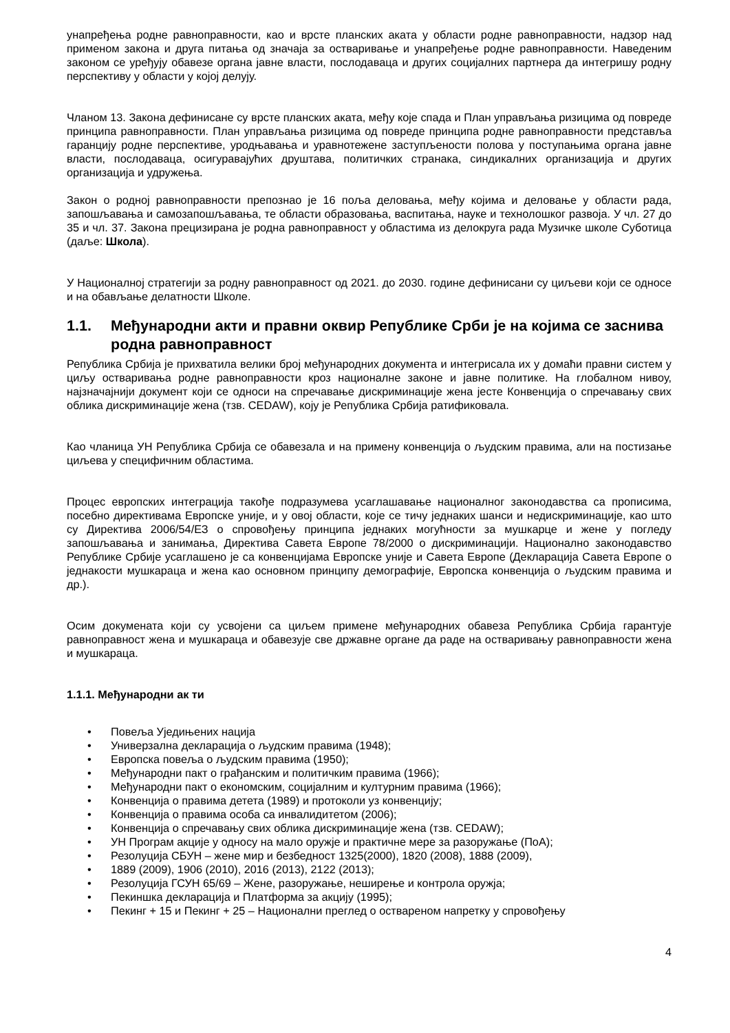унапређења родне равноправности, као и врсте планских аката у области родне равноправности, надзор над применом закона и друга питања од значаја за остваривање и унапређење родне равноправности. Наведеним законом се уређују обавезе органа јавне власти, послодаваца и других социјалних партнера да интегришу родну перспективу у области у којој делују.
Чланом 13. Закона дефинисане су врсте планских аката, међу које спада и План управљања ризицима од повреде принципа равноправности. План управљања ризицима од повреде принципа родне равноправности представља гаранцију родне перспективе, уродњавања и уравнотежене заступљености полова у поступањима органа јавне власти, послодаваца, осигуравајућих друштава, политичких странака, синдикалних организација и других организација и удружења.
Закон о родној равноправности препознао је 16 поља деловања, међу којима и деловање у области рада, запошљавања и самозапошљавања, те области образовања, васпитања, науке и технолошког развоја. У чл. 27 до 35 и чл. 37. Закона прецизирана је родна равноправност у областима из делокруга рада Музичке школе Суботица (даље: Школа).
У Националној стратегији за родну равноправност од 2021. до 2030. године дефинисани су циљеви који се односе и на обављање делатности Школе.
1.1. Међународни акти и правни оквир Републике Срби је на којима се заснива родна равноправност
Република Србија је прихватила велики број међународних документа и интегрисала их у домаћи правни систем у циљу остваривања родне равноправности кроз националне законе и јавне политике. На глобалном нивоу, најзначајнији документ који се односи на спречавање дискриминације жена јесте Конвенција о спречавању свих облика дискриминације жена (тзв. CEDAW), коју је Република Србија ратификовала.
Као чланица УН Република Србија се обавезала и на примену конвенција о људским правима, али на постизање циљева у специфичним областима.
Процес европских интеграција такође подразумева усаглашавање националног законодавства са прописима, посебно директивама Европске уније, и у овој области, које се тичу једнаких шанси и недискриминације, као што су Директива 2006/54/ЕЗ о спровођењу принципа једнаких могућности за мушкарце и жене у погледу запошљавања и занимања, Директива Савета Европе 78/2000 о дискриминацији. Национално законодавство Републике Србије усаглашено је са конвенцијама Европске уније и Савета Европе (Декларација Савета Европе о једнакости мушкараца и жена као основном принципу демографије, Европска конвенција о људским правима и др.).
Осим докумената који су усвојени са циљем примене међународних обавеза Република Србија гарантује равноправност жена и мушкараца и обавезује све државне органе да раде на остваривању равноправности жена и мушкараца.
1.1.1. Међународни ак ти
• Повеља Уједињених нација
• Универзална декларација о људским правима (1948);
• Европска повеља о људским правима (1950);
• Међународни пакт о грађанским и политичким правима (1966);
• Међународни пакт о економским, социјалним и културним правима (1966);
• Конвенција о правима детета (1989) и протоколи уз конвенцију;
• Конвенција о правима особа са инвалидитетом (2006);
• Конвенција о спречавању свих облика дискриминације жена (тзв. CEDAW);
• УН Програм акције у односу на мало оружје и практичне мере за разоружање (ПоА);
• Резолуција СБУН – жене мир и безбедност 1325(2000), 1820 (2008), 1888 (2009),
• 1889 (2009), 1906 (2010), 2016 (2013), 2122 (2013);
• Резолуција ГСУН 65/69 – Жене, разоружање, неширење и контрола оружја;
• Пекиншка декларација и Платформа за акцију (1995);
• Пекинг + 15 и Пекинг + 25 – Национални преглед о оствареном напретку у спровођењу
4